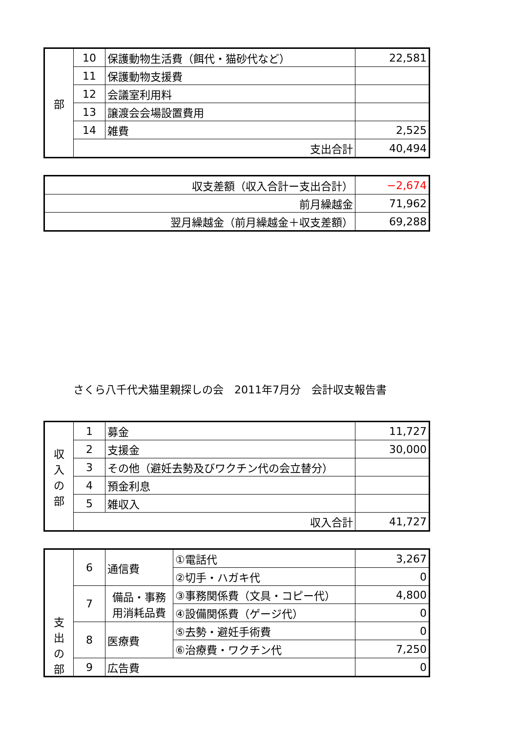| 部 | 10 | 保護動物生活費（餌代・猫砂代など） | 22,581 |
| | 11 | 保護動物支援費 | |
| | 12 | 会議室利用料 | |
| | 13 | 譲渡会会場設置費用 | |
| | 14 | 雑費 | 2,525 |
| | 支出合計 | | 40,494 |
| 収支差額（収入合計ー支出合計） | −2,674 |
| 前月繰越金 | 71,962 |
| 翌月繰越金（前月繰越金＋収支差額） | 69,288 |
さくら八千代犬猫里親探しの会　2011年7月分　会計収支報告書
| 収 入 の 部 | 1 | 募金 | 11,727 |
| | 2 | 支援金 | 30,000 |
| | 3 | その他（避妊去勢及びワクチン代の会立替分） | |
| | 4 | 預金利息 | |
| | 5 | 雑収入 | |
| | 収入合計 | | 41,727 |
| 支 出 の 部 | 6 | 通信費 | ①電話代 | 3,267 |
| | | | ②切手・ハガキ代 | 0 |
| | 7 | 備品・事務 用消耗品費 | ③事務関係費（文具・コピー代） | 4,800 |
| | | | ④設備関係費（ゲージ代） | 0 |
| | 8 | 医療費 | ⑤去勢・避妊手術費 | 0 |
| | | | ⑥治療費・ワクチン代 | 7,250 |
| | 9 | 広告費 | | 0 |